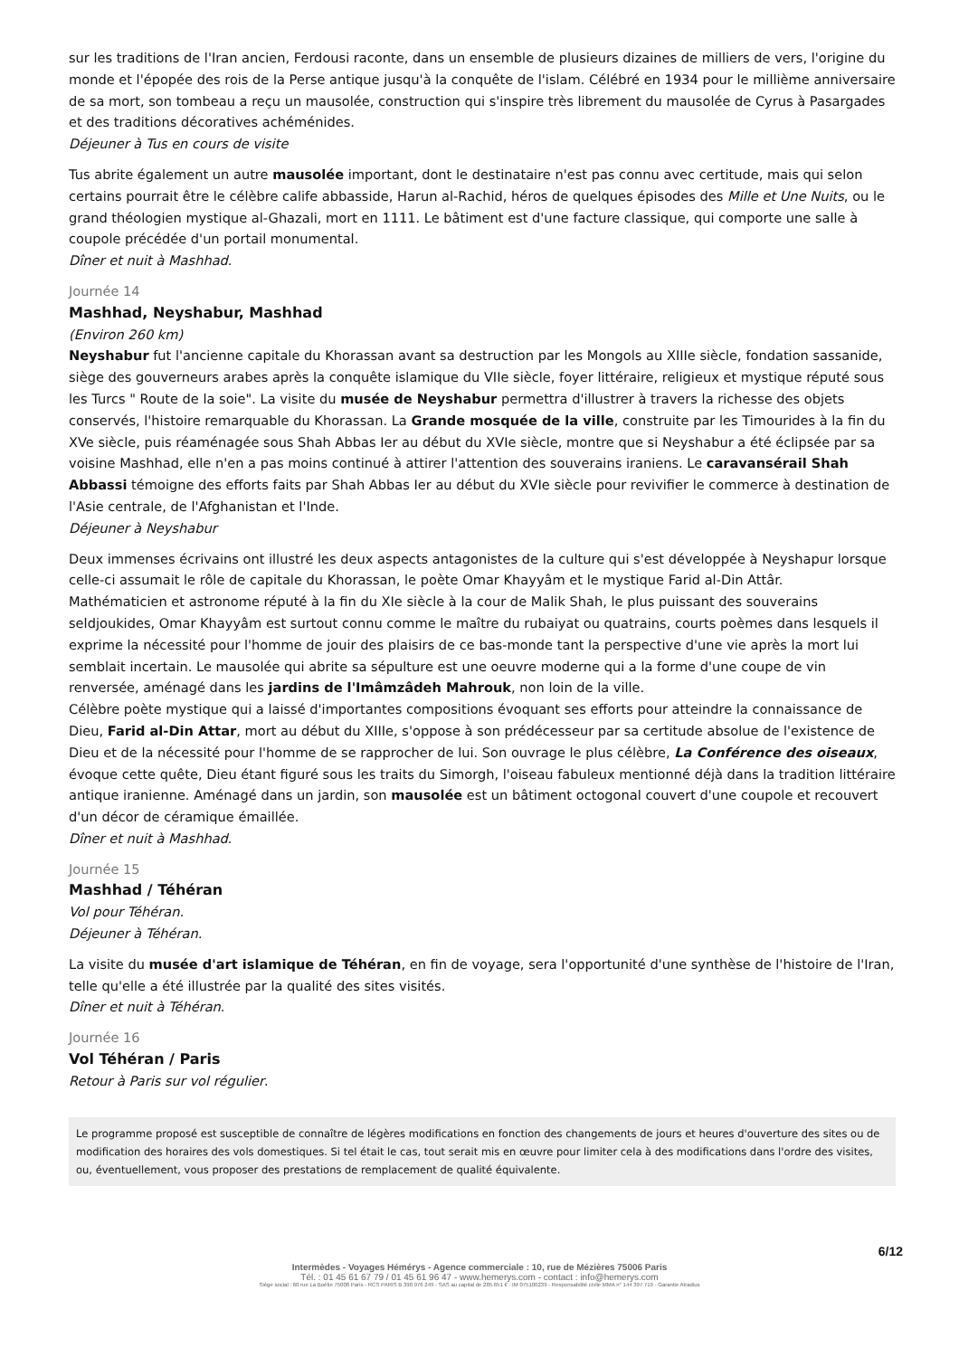sur les traditions de l'Iran ancien, Ferdousi raconte, dans un ensemble de plusieurs dizaines de milliers de vers, l'origine du monde et l'épopée des rois de la Perse antique jusqu'à la conquête de l'islam. Célébré en 1934 pour le millième anniversaire de sa mort, son tombeau a reçu un mausolée, construction qui s'inspire très librement du mausolée de Cyrus à Pasargades et des traditions décoratives achéménides.
Déjeuner à Tus en cours de visite
Tus abrite également un autre mausolée important, dont le destinataire n'est pas connu avec certitude, mais qui selon certains pourrait être le célèbre calife abbasside, Harun al-Rachid, héros de quelques épisodes des Mille et Une Nuits, ou le grand théologien mystique al-Ghazali, mort en 1111. Le bâtiment est d'une facture classique, qui comporte une salle à coupole précédée d'un portail monumental.
Dîner et nuit à Mashhad.
Journée 14
Mashhad, Neyshabur, Mashhad
(Environ 260 km)
Neyshabur fut l'ancienne capitale du Khorassan avant sa destruction par les Mongols au XIIIe siècle, fondation sassanide, siège des gouverneurs arabes après la conquête islamique du VIIe siècle, foyer littéraire, religieux et mystique réputé sous les Turcs " Route de la soie". La visite du musée de Neyshabur permettra d'illustrer à travers la richesse des objets conservés, l'histoire remarquable du Khorassan. La Grande mosquée de la ville, construite par les Timourides à la fin du XVe siècle, puis réaménagée sous Shah Abbas Ier au début du XVIe siècle, montre que si Neyshabur a été éclipsée par sa voisine Mashhad, elle n'en a pas moins continué à attirer l'attention des souverains iraniens. Le caravansérail Shah Abbassi témoigne des efforts faits par Shah Abbas Ier au début du XVIe siècle pour revivifier le commerce à destination de l'Asie centrale, de l'Afghanistan et l'Inde.
Déjeuner à Neyshabur
Deux immenses écrivains ont illustré les deux aspects antagonistes de la culture qui s'est développée à Neyshapur lorsque celle-ci assumait le rôle de capitale du Khorassan, le poète Omar Khayyâm et le mystique Farid al-Din Attâr.
Mathématicien et astronome réputé à la fin du XIe siècle à la cour de Malik Shah, le plus puissant des souverains seldjoukides, Omar Khayyâm est surtout connu comme le maître du rubaiyat ou quatrains, courts poèmes dans lesquels il exprime la nécessité pour l'homme de jouir des plaisirs de ce bas-monde tant la perspective d'une vie après la mort lui semblait incertain. Le mausolée qui abrite sa sépulture est une oeuvre moderne qui a la forme d'une coupe de vin renversée, aménagé dans les jardins de l'Imâmzâdeh Mahrouk, non loin de la ville.
Célèbre poète mystique qui a laissé d'importantes compositions évoquant ses efforts pour atteindre la connaissance de Dieu, Farid al-Din Attar, mort au début du XIIIe, s'oppose à son prédécesseur par sa certitude absolue de l'existence de Dieu et de la nécessité pour l'homme de se rapprocher de lui. Son ouvrage le plus célèbre, La Conférence des oiseaux, évoque cette quête, Dieu étant figuré sous les traits du Simorgh, l'oiseau fabuleux mentionné déjà dans la tradition littéraire antique iranienne. Aménagé dans un jardin, son mausolée est un bâtiment octogonal couvert d'une coupole et recouvert d'un décor de céramique émaillée.
Dîner et nuit à Mashhad.
Journée 15
Mashhad / Téhéran
Vol pour Téhéran.
Déjeuner à Téhéran.
La visite du musée d'art islamique de Téhéran, en fin de voyage, sera l'opportunité d'une synthèse de l'histoire de l'Iran, telle qu'elle a été illustrée par la qualité des sites visités.
Dîner et nuit à Téhéran.
Journée 16
Vol Téhéran / Paris
Retour à Paris sur vol régulier.
Le programme proposé est susceptible de connaître de légères modifications en fonction des changements de jours et heures d'ouverture des sites ou de modification des horaires des vols domestiques. Si tel était le cas, tout serait mis en œuvre pour limiter cela à des modifications dans l'ordre des visites, ou, éventuellement, vous proposer des prestations de remplacement de qualité équivalente.
6/12
Intermèdes - Voyages Hémérys - Agence commerciale : 10, rue de Mézières 75006 Paris
Tél. : 01 45 61 67 79 / 01 45 61 96 47 - www.hemerys.com - contact : info@hemerys.com
Siège social : 60 rue La Boétie 75008 Paris - RCS PARIS B 390 976 249 - SAS au capital de 285.651 € - IM 075100239 - Responsabilité civile MMA n° 144 397 719 - Garantie Atradius